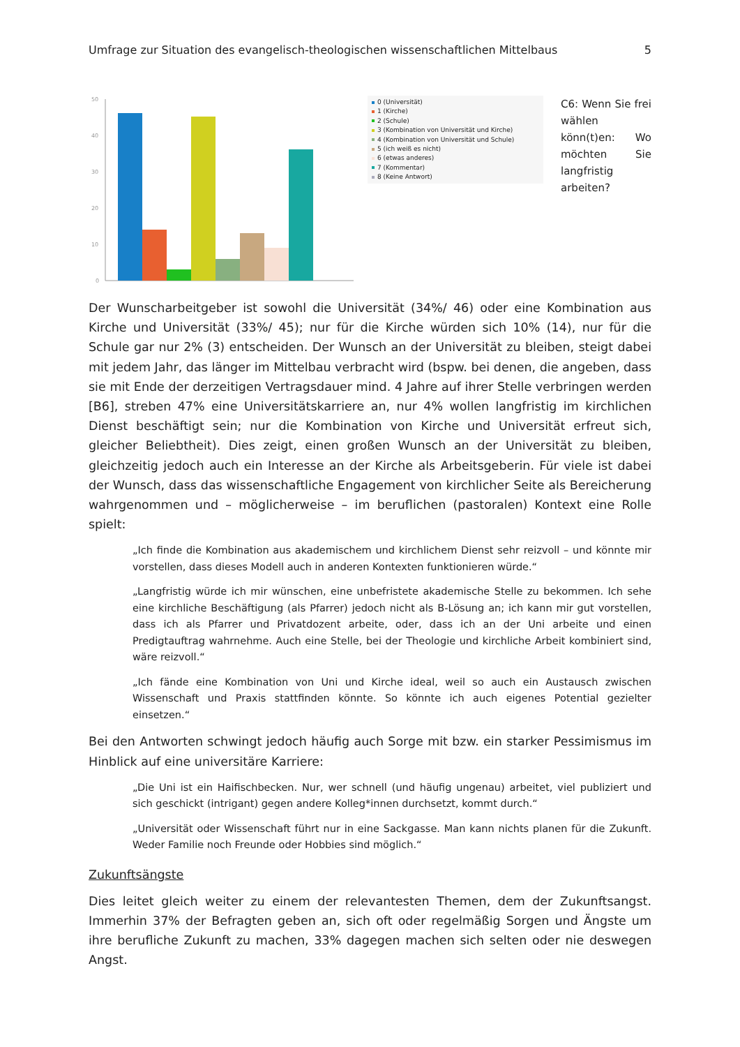Umfrage zur Situation des evangelisch-theologischen wissenschaftlichen Mittelbaus 5
50
40
30
20
10
0
0 (Universität)
1 (Kirche)
2 (Schule)
3 (Kombination von Universität und Kirche)
4 (Kombination von Universität und Schule)
5 (ich weiß es nicht)
6 (etwas anderes)
7 (Kommentar)
8 (Keine Antwort)
C6: Wenn Sie frei wählen könn(t)en: Wo möchten Sie langfristig arbeiten?
Der Wunscharbeitgeber ist sowohl die Universität (34%/ 46) oder eine Kombination aus Kirche und Universität (33%/ 45); nur für die Kirche würden sich 10% (14), nur für die Schule gar nur 2% (3) entscheiden. Der Wunsch an der Universität zu bleiben, steigt dabei mit jedem Jahr, das länger im Mittelbau verbracht wird (bspw. bei denen, die angeben, dass sie mit Ende der derzeitigen Vertragsdauer mind. 4 Jahre auf ihrer Stelle verbringen werden [B6], streben 47% eine Universitätskarriere an, nur 4% wollen langfristig im kirchlichen Dienst beschäftigt sein; nur die Kombination von Kirche und Universität erfreut sich, gleicher Beliebtheit). Dies zeigt, einen großen Wunsch an der Universität zu bleiben, gleichzeitig jedoch auch ein Interesse an der Kirche als Arbeitsgeberin. Für viele ist dabei der Wunsch, dass das wissenschaftliche Engagement von kirchlicher Seite als Bereicherung wahrgenommen und – möglicherweise – im beruflichen (pastoralen) Kontext eine Rolle spielt:
„Ich finde die Kombination aus akademischem und kirchlichem Dienst sehr reizvoll – und könnte mir vorstellen, dass dieses Modell auch in anderen Kontexten funktionieren würde.“
„Langfristig würde ich mir wünschen, eine unbefristete akademische Stelle zu bekommen. Ich sehe eine kirchliche Beschäftigung (als Pfarrer) jedoch nicht als B-Lösung an; ich kann mir gut vorstellen, dass ich als Pfarrer und Privatdozent arbeite, oder, dass ich an der Uni arbeite und einen Predigtauftrag wahrnehme. Auch eine Stelle, bei der Theologie und kirchliche Arbeit kombiniert sind, wäre reizvoll.“
„Ich fände eine Kombination von Uni und Kirche ideal, weil so auch ein Austausch zwischen Wissenschaft und Praxis stattfinden könnte. So könnte ich auch eigenes Potential gezielter einsetzen.“
Bei den Antworten schwingt jedoch häufig auch Sorge mit bzw. ein starker Pessimismus im Hinblick auf eine universitäre Karriere:
„Die Uni ist ein Haifischbecken. Nur, wer schnell (und häufig ungenau) arbeitet, viel publiziert und sich geschickt (intrigant) gegen andere Kolleg*innen durchsetzt, kommt durch.“
„Universität oder Wissenschaft führt nur in eine Sackgasse. Man kann nichts planen für die Zukunft. Weder Familie noch Freunde oder Hobbies sind möglich.“
Zukunftsängste
Dies leitet gleich weiter zu einem der relevantesten Themen, dem der Zukunftsangst. Immerhin 37% der Befragten geben an, sich oft oder regelmäßig Sorgen und Ängste um ihre berufliche Zukunft zu machen, 33% dagegen machen sich selten oder nie deswegen Angst.